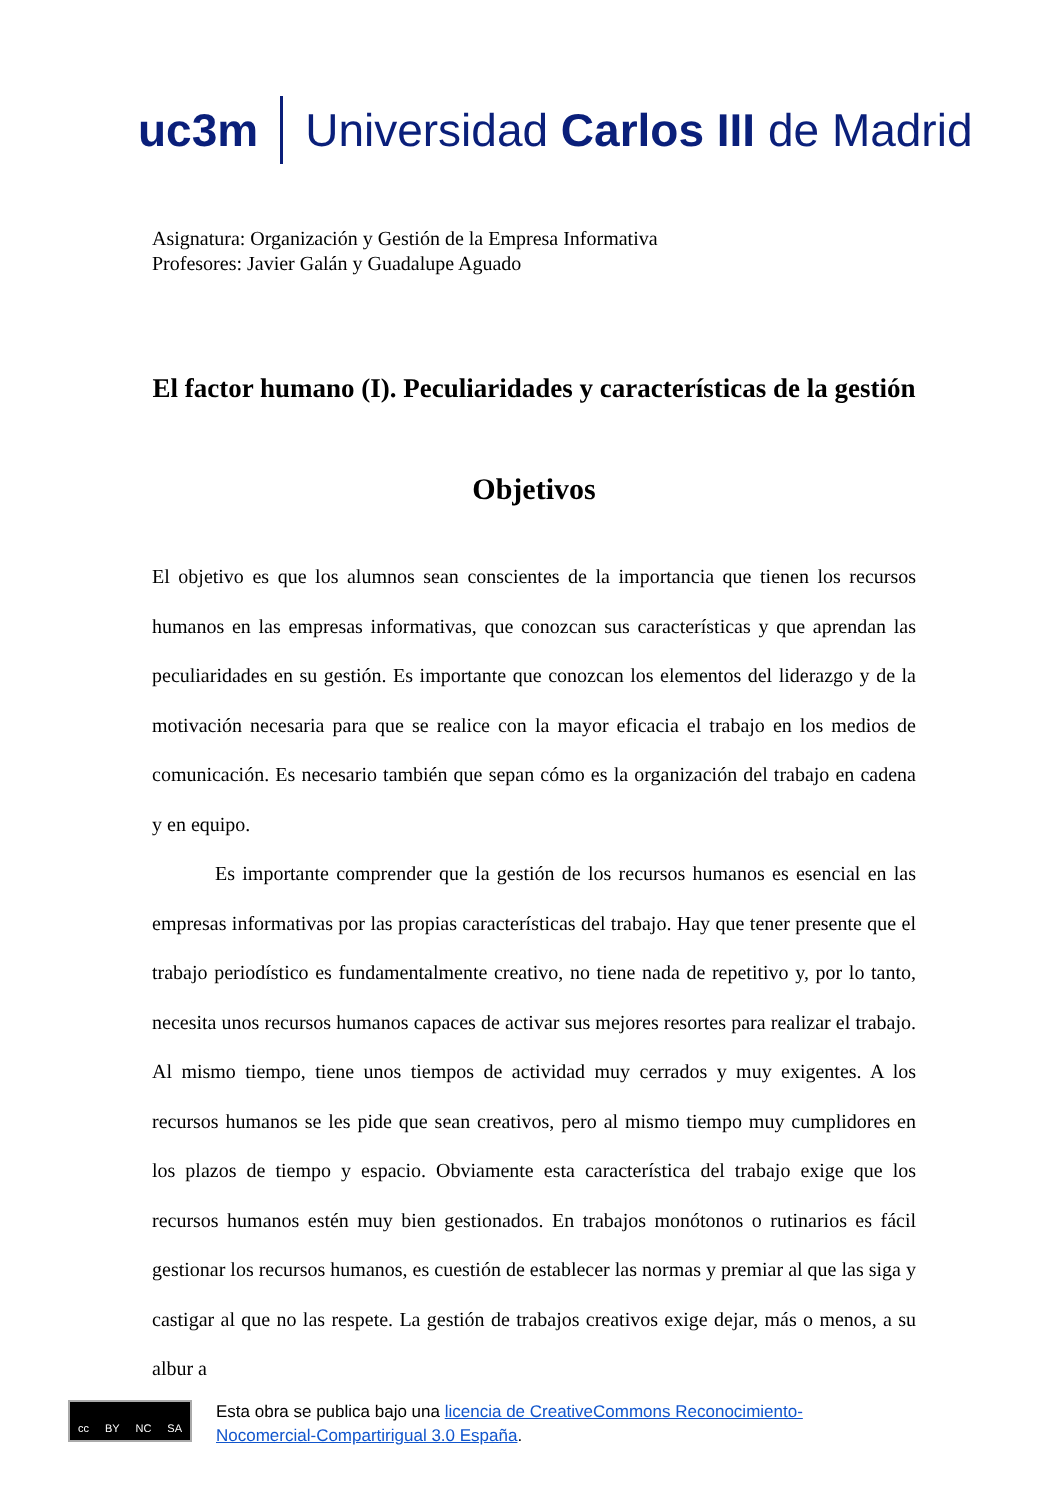uc3m Universidad Carlos III de Madrid
Asignatura: Organización y Gestión de la Empresa Informativa
Profesores: Javier Galán y Guadalupe Aguado
El factor humano (I). Peculiaridades y características de la gestión
Objetivos
El objetivo es que los alumnos sean conscientes de la importancia que tienen los recursos humanos en las empresas informativas, que conozcan sus características y que aprendan las peculiaridades en su gestión. Es importante que conozcan los elementos del liderazgo y de la motivación necesaria para que se realice con la mayor eficacia el trabajo en los medios de comunicación. Es necesario también que sepan cómo es la organización del trabajo en cadena y en equipo.
Es importante comprender que la gestión de los recursos humanos es esencial en las empresas informativas por las propias características del trabajo. Hay que tener presente que el trabajo periodístico es fundamentalmente creativo, no tiene nada de repetitivo y, por lo tanto, necesita unos recursos humanos capaces de activar sus mejores resortes para realizar el trabajo. Al mismo tiempo, tiene unos tiempos de actividad muy cerrados y muy exigentes. A los recursos humanos se les pide que sean creativos, pero al mismo tiempo muy cumplidores en los plazos de tiempo y espacio. Obviamente esta característica del trabajo exige que los recursos humanos estén muy bien gestionados. En trabajos monótonos o rutinarios es fácil gestionar los recursos humanos, es cuestión de establecer las normas y premiar al que las siga y castigar al que no las respete. La gestión de trabajos creativos exige dejar, más o menos, a su albur a
cc BY NC SA
Esta obra se publica bajo una licencia de CreativeCommons Reconocimiento-
Nocomercial-Compartirigual 3.0 España.